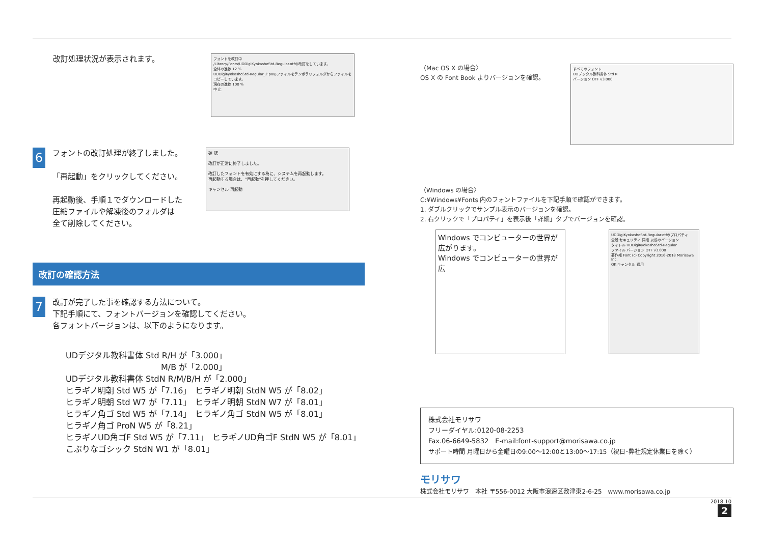改訂処理状況が表示されます。
フォントを改訂中
/Library/Fonts/UDDigiKyokashoStd-Regular.otfの改訂をしています。
全体の進捗 12 %
UDDigiKyokashoStd-Regular_2.paのファイルをテンポラリフォルダからファイルをコピーしています。
現在の進捗 100 %
中 止
6
フォントの改訂処理が終了しました。
「再起動」をクリックしてください。
再起動後、手順１でダウンロードした
圧縮ファイルや解凍後のフォルダは
全て削除してください。
確 認
改訂が正常に終了しました。
改訂したフォントを有効にする為に、システムを再起動します。
再起動する場合は、"再起動"を押してください。
キャンセル 再起動
改訂の確認方法
7
改訂が完了した事を確認する方法について。
下記手順にて、フォントバージョンを確認してください。
各フォントバージョンは、以下のようになります。
UDデジタル教科書体 Std R/H が「3.000」
M/B が「2.000」
UDデジタル教科書体 StdN R/M/B/H が「2.000」
ヒラギノ明朝 Std W5 が「7.16」　ヒラギノ明朝 StdN W5 が「8.02」
ヒラギノ明朝 Std W7 が「7.11」　ヒラギノ明朝 StdN W7 が「8.01」
ヒラギノ角ゴ Std W5 が「7.14」　ヒラギノ角ゴ StdN W5 が「8.01」
ヒラギノ角ゴ ProN W5 が「8.21」
ヒラギノUD角ゴF Std W5 が「7.11」　ヒラギノUD角ゴF StdN W5 が「8.01」
こぶりなゴシック StdN W1 が「8.01」
〈Mac OS X の場合〉
OS X の Font Book よりバージョンを確認。
すべてのフォント
UDデジタル教科書体 Std R
バージョン OTF v3.000
〈Windows の場合〉
C:¥Windows¥Fonts 内のフォントファイルを下記手順で確認ができます。
1. ダブルクリックでサンプル表示のバージョンを確認。
2. 右クリックで「プロパティ」を表示後「詳細」タブでバージョンを確認。
Windows でコンピューターの世界が広がります。
Windows でコンピューターの世界が広
UDDigiKyokashoStd-Regular.otfのプロパティ
全般 セキュリティ 詳細 以前のバージョン
タイトル UDDigiKyokashoStd-Regular
ファイル バージョン OTF v3.000
著作権 Font (c) Copyright 2016-2018 Morisawa Inc.
OK キャンセル 適用
株式会社モリサワ
フリーダイヤル:0120-08-2253
Fax.06-6649-5832　E-mail:font-support@morisawa.co.jp
サポート時間 月曜日から金曜日の9:00～12:00と13:00～17:15（祝日･弊社規定休業日を除く）
モリサワ
株式会社モリサワ　本社 〒556-0012 大阪市浪速区敷津東2-6-25　www.morisawa.co.jp
2018.10
2